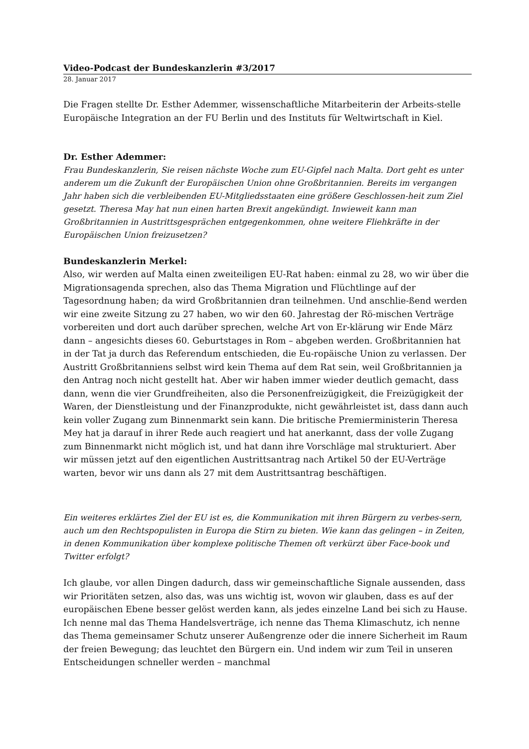Video-Podcast der Bundeskanzlerin #3/2017
28. Januar 2017
Die Fragen stellte Dr. Esther Ademmer, wissenschaftliche Mitarbeiterin der Arbeits-stelle Europäische Integration an der FU Berlin und des Instituts für Weltwirtschaft in Kiel.
Dr. Esther Ademmer:
Frau Bundeskanzlerin, Sie reisen nächste Woche zum EU-Gipfel nach Malta. Dort geht es unter anderem um die Zukunft der Europäischen Union ohne Großbritannien. Bereits im vergangen Jahr haben sich die verbleibenden EU-Mitgliedsstaaten eine größere Geschlossen-heit zum Ziel gesetzt. Theresa May hat nun einen harten Brexit angekündigt. Inwieweit kann man Großbritannien in Austrittsgesprächen entgegenkommen, ohne weitere Fliehkräfte in der Europäischen Union freizusetzen?
Bundeskanzlerin Merkel:
Also, wir werden auf Malta einen zweiteiligen EU-Rat haben: einmal zu 28, wo wir über die Migrationsagenda sprechen, also das Thema Migration und Flüchtlinge auf der Tagesordnung haben; da wird Großbritannien dran teilnehmen. Und anschlie-ßend werden wir eine zweite Sitzung zu 27 haben, wo wir den 60. Jahrestag der Rö-mischen Verträge vorbereiten und dort auch darüber sprechen, welche Art von Er-klärung wir Ende März dann – angesichts dieses 60. Geburtstages in Rom – abgeben werden. Großbritannien hat in der Tat ja durch das Referendum entschieden, die Eu-ropäische Union zu verlassen. Der Austritt Großbritanniens selbst wird kein Thema auf dem Rat sein, weil Großbritannien ja den Antrag noch nicht gestellt hat. Aber wir haben immer wieder deutlich gemacht, dass dann, wenn die vier Grundfreiheiten, also die Personenfreizügigkeit, die Freizügigkeit der Waren, der Dienstleistung und der Finanzprodukte, nicht gewährleistet ist, dass dann auch kein voller Zugang zum Binnenmarkt sein kann. Die britische Premierministerin Theresa Mey hat ja darauf in ihrer Rede auch reagiert und hat anerkannt, dass der volle Zugang zum Binnenmarkt nicht möglich ist, und hat dann ihre Vorschläge mal strukturiert. Aber wir müssen jetzt auf den eigentlichen Austrittsantrag nach Artikel 50 der EU-Verträge warten, bevor wir uns dann als 27 mit dem Austrittsantrag beschäftigen.
Ein weiteres erklärtes Ziel der EU ist es, die Kommunikation mit ihren Bürgern zu verbes-sern, auch um den Rechtspopulisten in Europa die Stirn zu bieten. Wie kann das gelingen – in Zeiten, in denen Kommunikation über komplexe politische Themen oft verkürzt über Face-book und Twitter erfolgt?
Ich glaube, vor allen Dingen dadurch, dass wir gemeinschaftliche Signale aussenden, dass wir Prioritäten setzen, also das, was uns wichtig ist, wovon wir glauben, dass es auf der europäischen Ebene besser gelöst werden kann, als jedes einzelne Land bei sich zu Hause. Ich nenne mal das Thema Handelsverträge, ich nenne das Thema Klimaschutz, ich nenne das Thema gemeinsamer Schutz unserer Außengrenze oder die innere Sicherheit im Raum der freien Bewegung; das leuchtet den Bürgern ein. Und indem wir zum Teil in unseren Entscheidungen schneller werden – manchmal